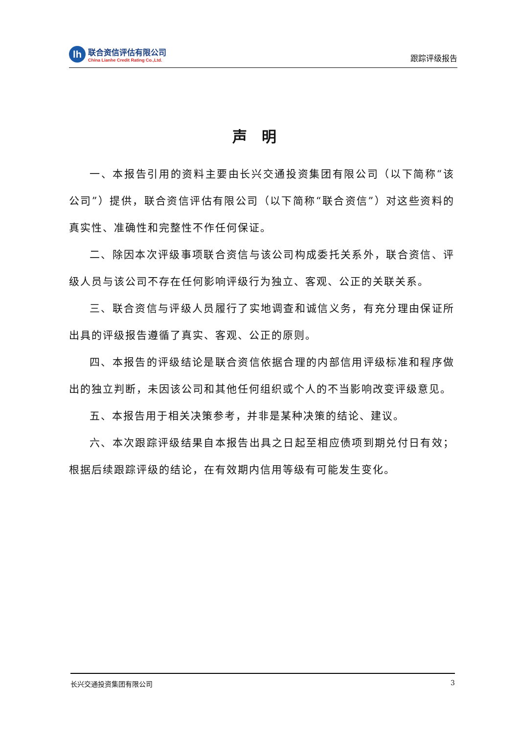lh
联合资信评估有限公司
China Lianhe Credit Rating Co.,Ltd.
跟踪评级报告
声明
一、本报告引用的资料主要由长兴交通投资集团有限公司（以下简称“该公司”）提供，联合资信评估有限公司（以下简称“联合资信”）对这些资料的真实性、准确性和完整性不作任何保证。
二、除因本次评级事项联合资信与该公司构成委托关系外，联合资信、评级人员与该公司不存在任何影响评级行为独立、客观、公正的关联关系。
三、联合资信与评级人员履行了实地调查和诚信义务，有充分理由保证所出具的评级报告遵循了真实、客观、公正的原则。
四、本报告的评级结论是联合资信依据合理的内部信用评级标准和程序做出的独立判断，未因该公司和其他任何组织或个人的不当影响改变评级意见。
五、本报告用于相关决策参考，并非是某种决策的结论、建议。
六、本次跟踪评级结果自本报告出具之日起至相应债项到期兑付日有效；根据后续跟踪评级的结论，在有效期内信用等级有可能发生变化。
长兴交通投资集团有限公司 3